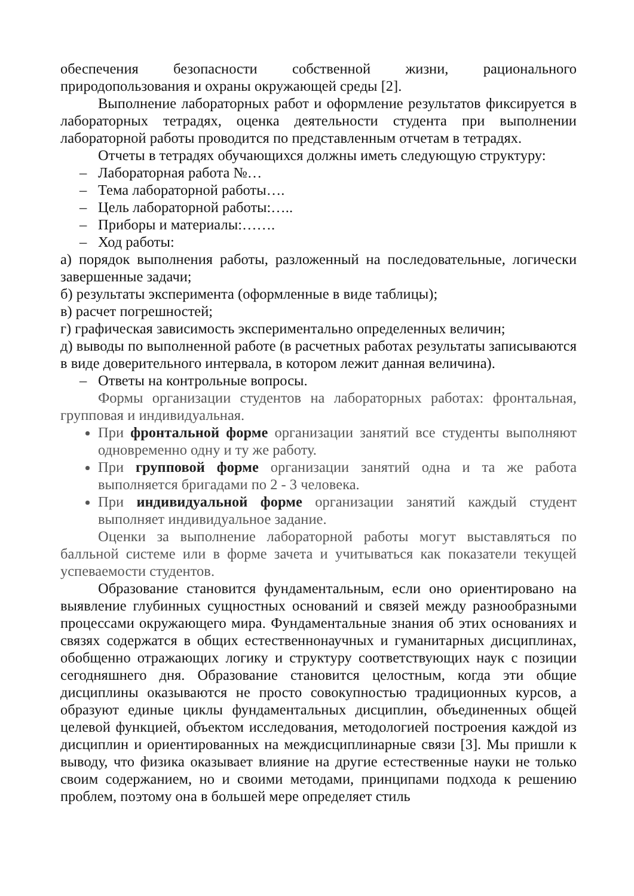обеспечения безопасности собственной жизни, рационального природопользования и охраны окружающей среды [2].
Выполнение лабораторных работ и оформление результатов фиксируется в лабораторных тетрадях, оценка деятельности студента при выполнении лабораторной работы проводится по представленным отчетам в тетрадях.
Отчеты в тетрадях обучающихся должны иметь следующую структуру:
– Лабораторная работа №…
– Тема лабораторной работы….
– Цель лабораторной работы:…..
– Приборы и материалы:…….
– Ход работы:
а) порядок выполнения работы, разложенный на последовательные, логически завершенные задачи;
б) результаты эксперимента (оформленные в виде таблицы);
в) расчет погрешностей;
г) графическая зависимость экспериментально определенных величин;
д) выводы по выполненной работе (в расчетных работах результаты записываются в виде доверительного интервала, в котором лежит данная величина).
– Ответы на контрольные вопросы.
Формы организации студентов на лабораторных работах: фронтальная, групповая и индивидуальная.
При фронтальной форме организации занятий все студенты выполняют одновременно одну и ту же работу.
При групповой форме организации занятий одна и та же работа выполняется бригадами по 2 - 3 человека.
При индивидуальной форме организации занятий каждый студент выполняет индивидуальное задание.
Оценки за выполнение лабораторной работы могут выставляться по балльной системе или в форме зачета и учитываться как показатели текущей успеваемости студентов.
Образование становится фундаментальным, если оно ориентировано на выявление глубинных сущностных оснований и связей между разнообразными процессами окружающего мира. Фундаментальные знания об этих основаниях и связях содержатся в общих естественнонаучных и гуманитарных дисциплинах, обобщенно отражающих логику и структуру соответствующих наук с позиции сегодняшнего дня. Образование становится целостным, когда эти общие дисциплины оказываются не просто совокупностью традиционных курсов, а образуют единые циклы фундаментальных дисциплин, объединенных общей целевой функцией, объектом исследования, методологией построения каждой из дисциплин и ориентированных на междисциплинарные связи [3]. Мы пришли к выводу, что физика оказывает влияние на другие естественные науки не только своим содержанием, но и своими методами, принципами подхода к решению проблем, поэтому она в большей мере определяет стиль